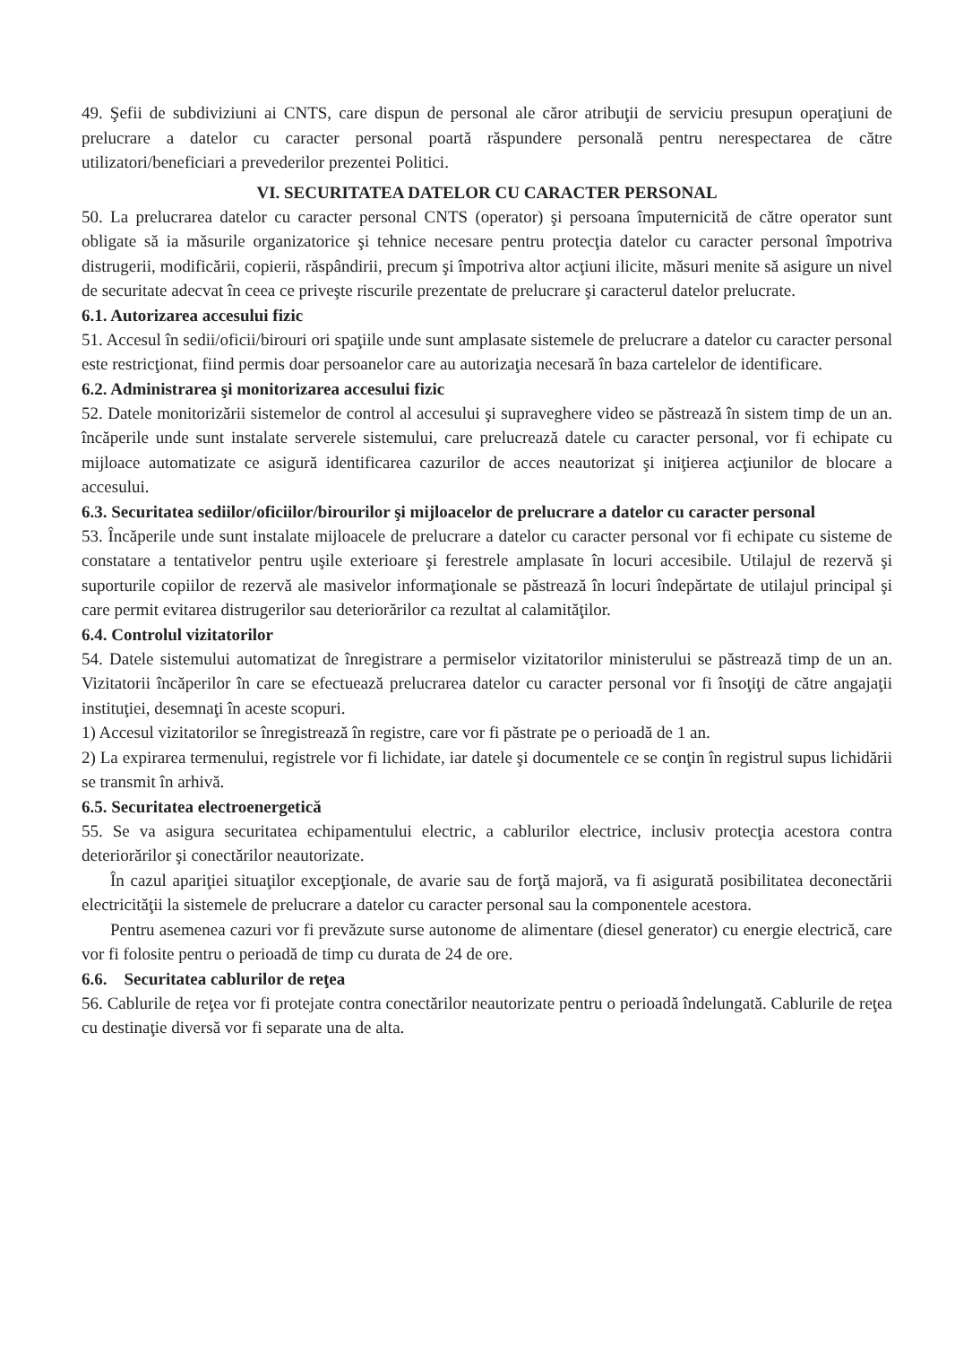49. Şefii de subdiviziuni ai CNTS, care dispun de personal ale căror atribuţii de serviciu presupun operaţiuni de prelucrare a datelor cu caracter personal poartă răspundere personală pentru nerespectarea de către utilizatori/beneficiari a prevederilor prezentei Politici.
VI. SECURITATEA DATELOR CU CARACTER PERSONAL
50. La prelucrarea datelor cu caracter personal CNTS (operator) şi persoana împuternicită de către operator sunt obligate să ia măsurile organizatorice şi tehnice necesare pentru protecţia datelor cu caracter personal împotriva distrugerii, modificării, copierii, răspândirii, precum şi împotriva altor acţiuni ilicite, măsuri menite să asigure un nivel de securitate adecvat în ceea ce priveşte riscurile prezentate de prelucrare şi caracterul datelor prelucrate.
6.1. Autorizarea accesului fizic
51. Accesul în sedii/oficii/birouri ori spaţiile unde sunt amplasate sistemele de prelucrare a datelor cu caracter personal este restricţionat, fiind permis doar persoanelor care au autorizaţia necesară în baza cartelelor de identificare.
6.2. Administrarea şi monitorizarea accesului fizic
52. Datele monitorizării sistemelor de control al accesului şi supraveghere video se păstrează în sistem timp de un an. încăperile unde sunt instalate serverele sistemului, care prelucrează datele cu caracter personal, vor fi echipate cu mijloace automatizate ce asigură identificarea cazurilor de acces neautorizat şi iniţierea acţiunilor de blocare a accesului.
6.3. Securitatea sediilor/oficiilor/birourilor şi mijloacelor de prelucrare a datelor cu caracter personal
53. Încăperile unde sunt instalate mijloacele de prelucrare a datelor cu caracter personal vor fi echipate cu sisteme de constatare a tentativelor pentru uşile exterioare şi ferestrele amplasate în locuri accesibile. Utilajul de rezervă şi suporturile copiilor de rezervă ale masivelor informaţionale se păstrează în locuri îndepărtate de utilajul principal şi care permit evitarea distrugerilor sau deteriorărilor ca rezultat al calamităţilor.
6.4. Controlul vizitatorilor
54. Datele sistemului automatizat de înregistrare a permiselor vizitatorilor ministerului se păstrează timp de un an. Vizitatorii încăperilor în care se efectuează prelucrarea datelor cu caracter personal vor fi însoţiţi de către angajaţii instituţiei, desemnaţi în aceste scopuri.
1) Accesul vizitatorilor se înregistrează în registre, care vor fi păstrate pe o perioadă de 1 an.
2) La expirarea termenului, registrele vor fi lichidate, iar datele şi documentele ce se conţin în registrul supus lichidării se transmit în arhivă.
6.5. Securitatea electroenergetică
55. Se va asigura securitatea echipamentului electric, a cablurilor electrice, inclusiv protecţia acestora contra deteriorărilor şi conectărilor neautorizate.
În cazul apariţiei situaţilor excepţionale, de avarie sau de forţă majoră, va fi asigurată posibilitatea deconectării electricităţii la sistemele de prelucrare a datelor cu caracter personal sau la componentele acestora.
Pentru asemenea cazuri vor fi prevăzute surse autonome de alimentare (diesel generator) cu energie electrică, care vor fi folosite pentru o perioadă de timp cu durata de 24 de ore.
6.6. Securitatea cablurilor de reţea
56. Cablurile de reţea vor fi protejate contra conectărilor neautorizate pentru o perioadă îndelungată. Cablurile de reţea cu destinaţie diversă vor fi separate una de alta.